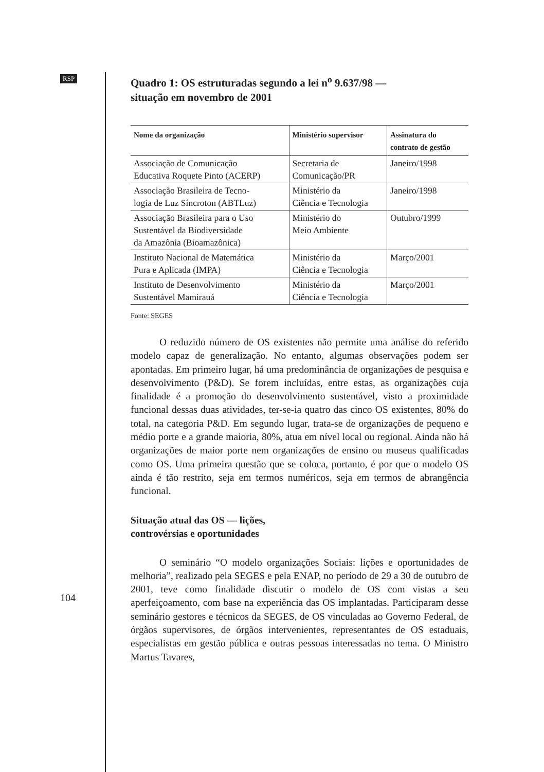RSP
104
Quadro 1: OS estruturadas segundo a lei n<sup>o</sup> 9.637/98 —
situação em novembro de 2001
| Nome da organização | Ministério supervisor | Assinatura do contrato de gestão |
| --- | --- | --- |
| Associação de Comunicação Educativa Roquete Pinto (ACERP) | Secretaria de Comunicação/PR | Janeiro/1998 |
| Associação Brasileira de Tecno- logia de Luz Síncroton (ABTLuz) | Ministério da Ciência e Tecnologia | Janeiro/1998 |
| Associação Brasileira para o Uso Sustentável da Biodiversidade da Amazônia (Bioamazônica) | Ministério do Meio Ambiente | Outubro/1999 |
| Instituto Nacional de Matemática Pura e Aplicada (IMPA) | Ministério da Ciência e Tecnologia | Março/2001 |
| Instituto de Desenvolvimento Sustentável Mamirauá | Ministério da Ciência e Tecnologia | Março/2001 |
Fonte: SEGES
O reduzido número de OS existentes não permite uma análise do referido modelo capaz de generalização. No entanto, algumas observações podem ser apontadas. Em primeiro lugar, há uma predominância de organizações de pesquisa e desenvolvimento (P&D). Se forem incluídas, entre estas, as organizações cuja finalidade é a promoção do desenvolvimento sustentável, visto a proximidade funcional dessas duas atividades, ter-se-ia quatro das cinco OS existentes, 80% do total, na categoria P&D. Em segundo lugar, trata-se de organizações de pequeno e médio porte e a grande maioria, 80%, atua em nível local ou regional. Ainda não há organizações de maior porte nem organizações de ensino ou museus qualificadas como OS. Uma primeira questão que se coloca, portanto, é por que o modelo OS ainda é tão restrito, seja em termos numéricos, seja em termos de abrangência funcional.
Situação atual das OS — lições,
controvérsias e oportunidades
O seminário “O modelo organizações Sociais: lições e oportunidades de melhoria”, realizado pela SEGES e pela ENAP, no período de 29 a 30 de outubro de 2001, teve como finalidade discutir o modelo de OS com vistas a seu aperfeiçoamento, com base na experiência das OS implantadas. Participaram desse seminário gestores e técnicos da SEGES, de OS vinculadas ao Governo Federal, de órgãos supervisores, de órgãos intervenientes, representantes de OS estaduais, especialistas em gestão pública e outras pessoas interessadas no tema. O Ministro Martus Tavares,